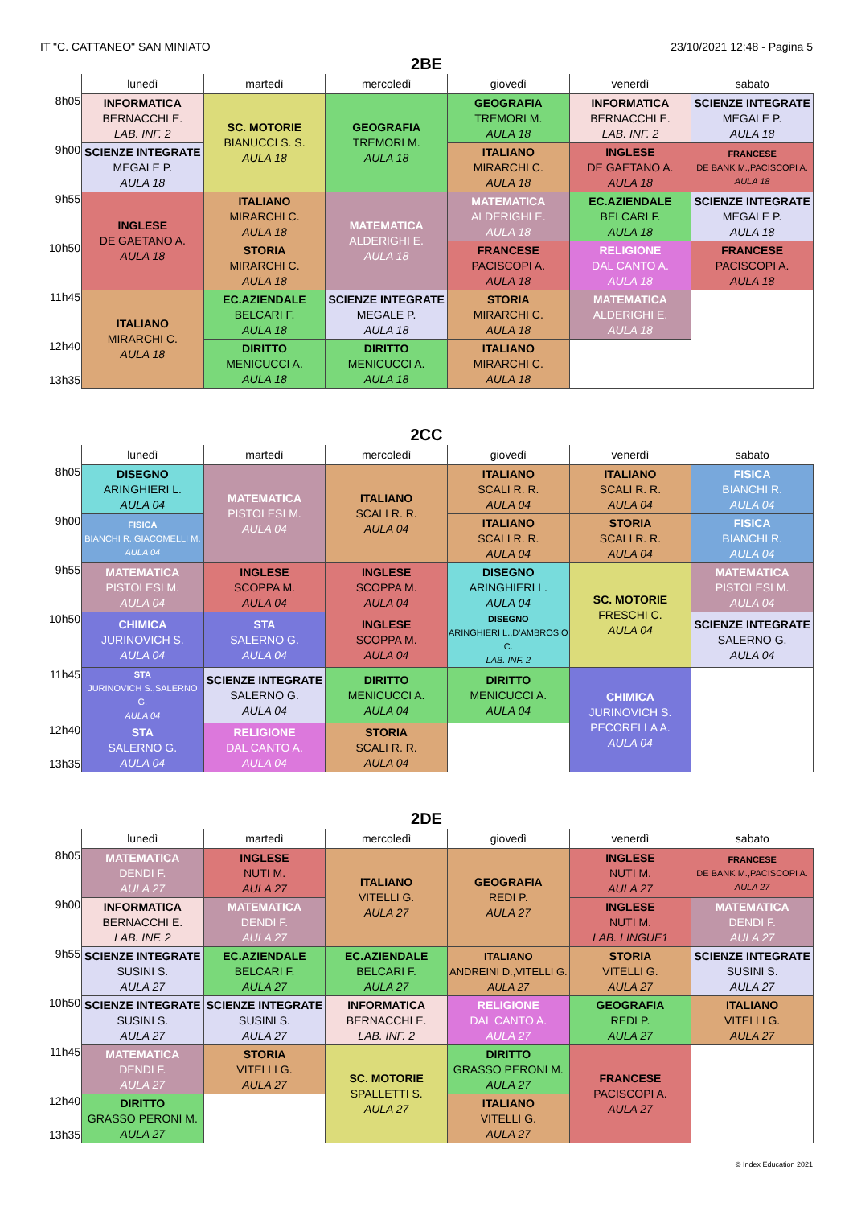IT "C. CATTANEO" SAN MINIATO 23/10/2021 12:48 - Pagina 5
2BE
| | lunedì | martedì | mercoledì | giovedì | venerdì | sabato |
| --- | --- | --- | --- | --- | --- | --- |
| 8h05 | INFORMATICA BERNACCHI E. LAB. INF. 2 | SC. MOTORIE BIANUCCI S. S. AULA 18 | GEOGRAFIA TREMORI M. AULA 18 | GEOGRAFIA TREMORI M. AULA 18 | INFORMATICA BERNACCHI E. LAB. INF. 2 | SCIENZE INTEGRATE MEGALE P. AULA 18 |
| 9h00 | SCIENZE INTEGRATE MEGALE P. AULA 18 | | | ITALIANO MIRARCHI C. AULA 18 | INGLESE DE GAETANO A. AULA 18 | FRANCESE DE BANK M.,PACISCOPI A. AULA 18 |
| 9h55 | INGLESE DE GAETANO A. AULA 18 | ITALIANO MIRARCHI C. AULA 18 | MATEMATICA ALDERIGHI E. AULA 18 | MATEMATICA ALDERIGHI E. AULA 18 | EC.AZIENDALE BELCARI F. AULA 18 | SCIENZE INTEGRATE MEGALE P. AULA 18 |
| 10h50 | | STORIA MIRARCHI C. AULA 18 | | FRANCESE PACISCOPI A. AULA 18 | RELIGIONE DAL CANTO A. AULA 18 | FRANCESE PACISCOPI A. AULA 18 |
| 11h45 | ITALIANO MIRARCHI C. AULA 18 | EC.AZIENDALE BELCARI F. AULA 18 | SCIENZE INTEGRATE MEGALE P. AULA 18 | STORIA MIRARCHI C. AULA 18 | MATEMATICA ALDERIGHI E. AULA 18 | |
| 12h40 13h35 | | DIRITTO MENICUCCI A. AULA 18 | DIRITTO MENICUCCI A. AULA 18 | ITALIANO MIRARCHI C. AULA 18 | | |
2CC
| | lunedì | martedì | mercoledì | giovedì | venerdì | sabato |
| --- | --- | --- | --- | --- | --- | --- |
| 8h05 | DISEGNO ARINGHIERI L. AULA 04 | MATEMATICA PISTOLESI M. AULA 04 | ITALIANO SCALI R. R. AULA 04 | ITALIANO SCALI R. R. AULA 04 | ITALIANO SCALI R. R. AULA 04 | FISICA BIANCHI R. AULA 04 |
| 9h00 | FISICA BIANCHI R.,GIACOMELLI M. AULA 04 | | | ITALIANO SCALI R. R. AULA 04 | STORIA SCALI R. R. AULA 04 | FISICA BIANCHI R. AULA 04 |
| 9h55 | MATEMATICA PISTOLESI M. AULA 04 | INGLESE SCOPPA M. AULA 04 | INGLESE SCOPPA M. AULA 04 | DISEGNO ARINGHIERI L. AULA 04 | SC. MOTORIE FRESCHI C. AULA 04 | MATEMATICA PISTOLESI M. AULA 04 |
| 10h50 | CHIMICA JURINOVICH S. AULA 04 | STA SALERNO G. AULA 04 | INGLESE SCOPPA M. AULA 04 | DISEGNO ARINGHIERI L.,D'AMBROSIO C. LAB. INF. 2 | | SCIENZE INTEGRATE SALERNO G. AULA 04 |
| 11h45 | STA JURINOVICH S.,SALERNO G. AULA 04 | SCIENZE INTEGRATE SALERNO G. AULA 04 | DIRITTO MENICUCCI A. AULA 04 | DIRITTO MENICUCCI A. AULA 04 | CHIMICA JURINOVICH S. PECORELLA A. AULA 04 | |
| 12h40 13h35 | STA SALERNO G. AULA 04 | RELIGIONE DAL CANTO A. AULA 04 | STORIA SCALI R. R. AULA 04 | | | |
2DE
| | lunedì | martedì | mercoledì | giovedì | venerdì | sabato |
| --- | --- | --- | --- | --- | --- | --- |
| 8h05 | MATEMATICA DENDI F. AULA 27 | INGLESE NUTI M. AULA 27 | ITALIANO VITELLI G. AULA 27 | GEOGRAFIA REDI P. AULA 27 | INGLESE NUTI M. AULA 27 | FRANCESE DE BANK M.,PACISCOPI A. AULA 27 |
| 9h00 | INFORMATICA BERNACCHI E. LAB. INF. 2 | MATEMATICA DENDI F. AULA 27 | | | INGLESE NUTI M. LAB. LINGUE1 | MATEMATICA DENDI F. AULA 27 |
| 9h55 | SCIENZE INTEGRATE SUSINI S. AULA 27 | EC.AZIENDALE BELCARI F. AULA 27 | EC.AZIENDALE BELCARI F. AULA 27 | ITALIANO ANDREINI D.,VITELLI G. AULA 27 | STORIA VITELLI G. AULA 27 | SCIENZE INTEGRATE SUSINI S. AULA 27 |
| 10h50 | SCIENZE INTEGRATE SUSINI S. AULA 27 | SCIENZE INTEGRATE SUSINI S. AULA 27 | INFORMATICA BERNACCHI E. LAB. INF. 2 | RELIGIONE DAL CANTO A. AULA 27 | GEOGRAFIA REDI P. AULA 27 | ITALIANO VITELLI G. AULA 27 |
| 11h45 | MATEMATICA DENDI F. AULA 27 | STORIA VITELLI G. AULA 27 | SC. MOTORIE SPALLETTI S. AULA 27 | DIRITTO GRASSO PERONI M. AULA 27 | FRANCESE PACISCOPI A. AULA 27 | |
| 12h40 13h35 | DIRITTO GRASSO PERONI M. AULA 27 | | | ITALIANO VITELLI G. AULA 27 | | |
© Index Education 2021